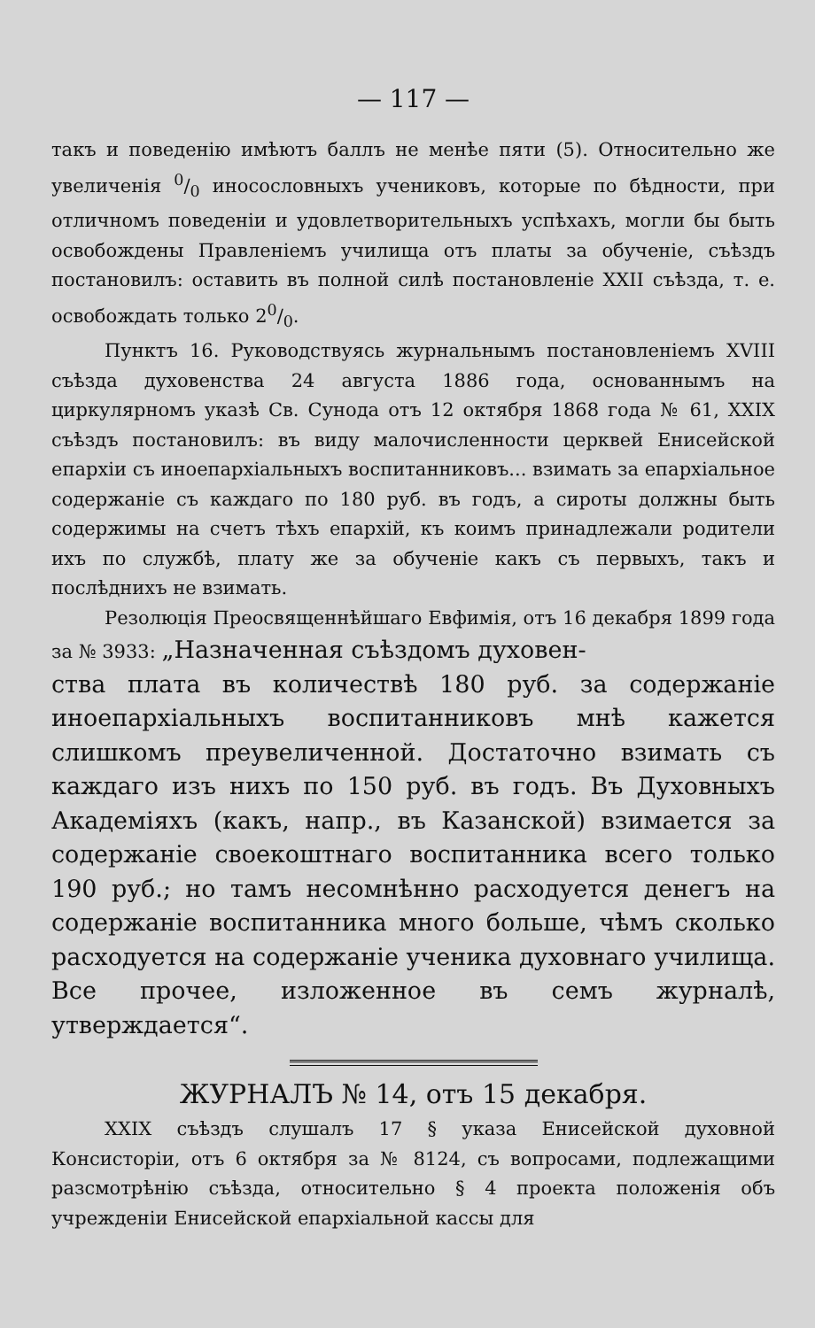— 117 —
такъ и поведенію имѣютъ баллъ не менѣе пяти (5). Относительно же увеличенія 0/0 иносословныхъ учениковъ, которые по бѣдности, при отличномъ поведеніи и удовлетворительныхъ успѣхахъ, могли бы быть освобождены Правленіемъ училища отъ платы за обученіе, съѣздъ постановилъ: оставить въ полной силѣ постановленіе XXII съѣзда, т. е. освобождать только 20/0.
Пунктъ 16. Руководствуясь журнальнымъ постановленіемъ XVIII съѣзда духовенства 24 августа 1886 года, основаннымъ на циркулярномъ указѣ Св. Сунода отъ 12 октября 1868 года № 61, XXIX съѣздъ постановилъ: въ виду малочисленности церквей Енисейской епархіи съ иноепархіальныхъ воспитанниковъ... взимать за епархіальное содержаніе съ каждаго по 180 руб. въ годъ, а сироты должны быть содержимы на счетъ тѣхъ епархій, къ коимъ принадлежали родители ихъ по службѣ, плату же за обученіе какъ съ первыхъ, такъ и послѣднихъ не взимать.
Резолюція Преосвященнѣйшаго Евфимія, отъ 16 декабря 1899 года за № 3933: „Назначенная съѣздомъ духовен-
ства плата въ количествѣ 180 руб. за содержаніе иноепархіальныхъ воспитанниковъ мнѣ кажется слишкомъ преувеличенной. Достаточно взимать съ каждаго изъ нихъ по 150 руб. въ годъ. Въ Духовныхъ Академіяхъ (какъ, напр., въ Казанской) взимается за содержаніе своекоштнаго воспитанника всего только 190 руб.; но тамъ несомнѣнно расходуется денегъ на содержаніе воспитанника много больше, чѣмъ сколько расходуется на содержаніе ученика духовнаго училища. Все прочее, изложенное въ семъ журналѣ, утверждается“.
ЖУРНАЛЪ № 14, отъ 15 декабря.
XXIX съѣздъ слушалъ 17 § указа Енисейской духовной Консисторіи, отъ 6 октября за № 8124, съ вопросами, подлежащими разсмотрѣнію съѣзда, относительно § 4 проекта положенія объ учрежденіи Енисейской епархіальной кассы для